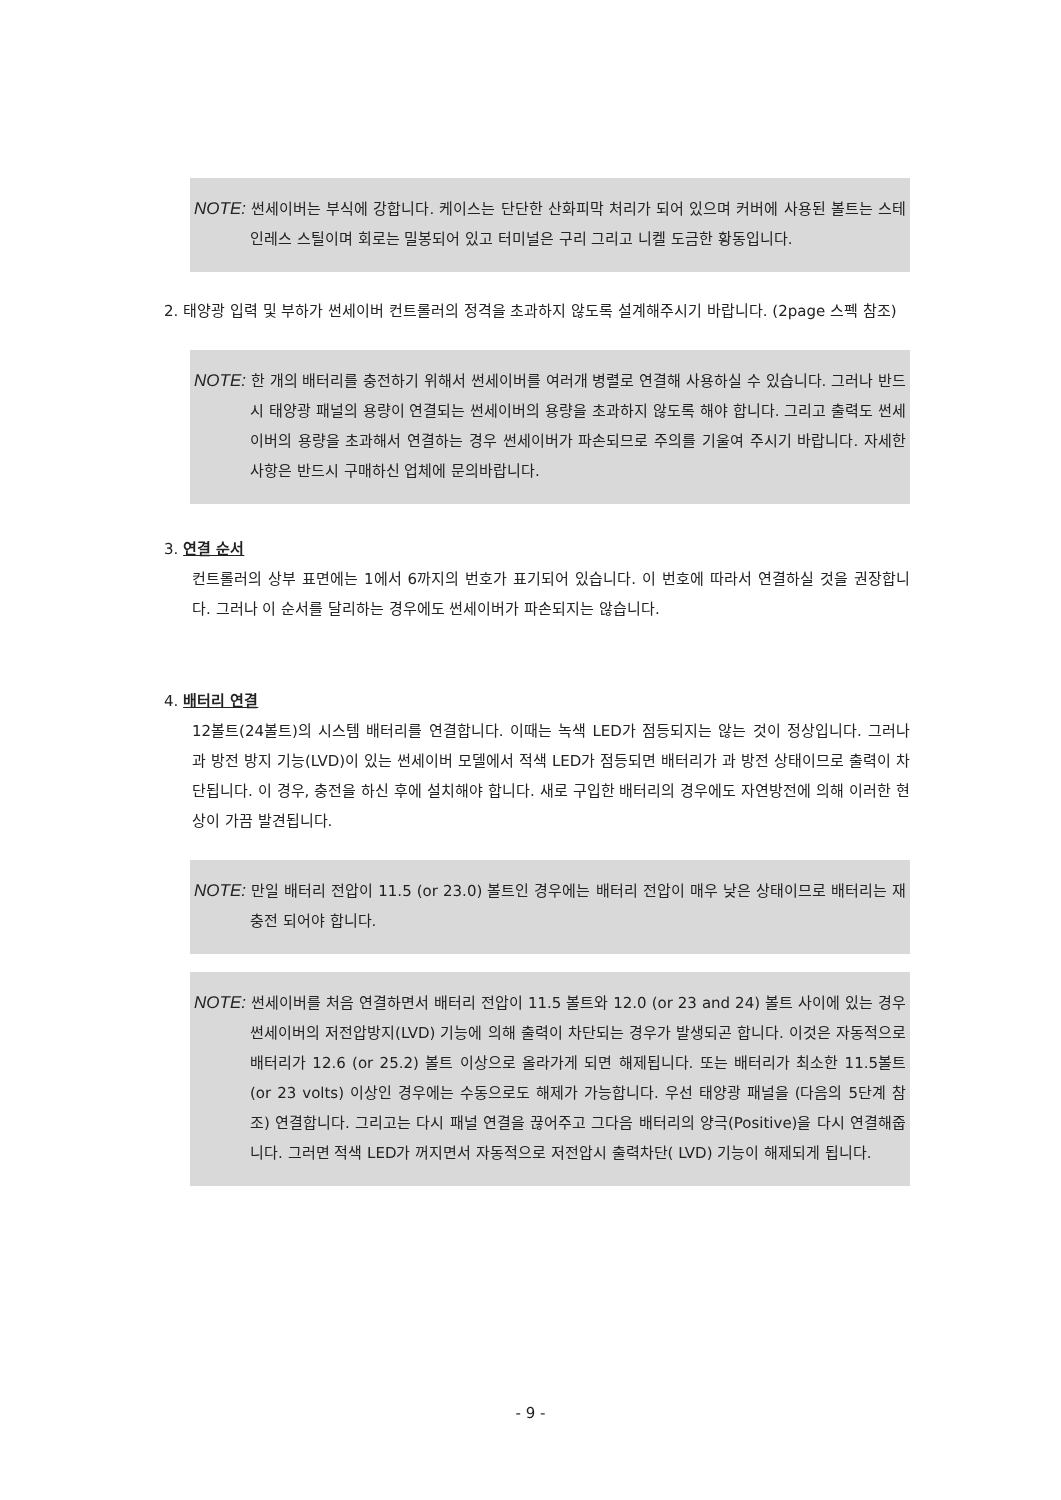NOTE: 썬세이버는 부식에 강합니다. 케이스는 단단한 산화피막 처리가 되어 있으며 커버에 사용된 볼트는 스테인레스 스틸이며 회로는 밀봉되어 있고 터미널은 구리 그리고 니켈 도금한 황동입니다.
2. 태양광 입력 및 부하가 썬세이버 컨트롤러의 정격을 초과하지 않도록 설계해주시기 바랍니다. (2page 스펙 참조)
NOTE: 한 개의 배터리를 충전하기 위해서 썬세이버를 여러개 병렬로 연결해 사용하실 수 있습니다. 그러나 반드시 태양광 패널의 용량이 연결되는 썬세이버의 용량을 초과하지 않도록 해야 합니다. 그리고 출력도 썬세이버의 용량을 초과해서 연결하는 경우 썬세이버가 파손되므로 주의를 기울여 주시기 바랍니다. 자세한 사항은 반드시 구매하신 업체에 문의바랍니다.
3. 연결 순서
컨트롤러의 상부 표면에는 1에서 6까지의 번호가 표기되어 있습니다. 이 번호에 따라서 연결하실 것을 권장합니다. 그러나 이 순서를 달리하는 경우에도 썬세이버가 파손되지는 않습니다.
4. 배터리 연결
12볼트(24볼트)의 시스템 배터리를 연결합니다. 이때는 녹색 LED가 점등되지는 않는 것이 정상입니다. 그러나 과 방전 방지 기능(LVD)이 있는 썬세이버 모델에서 적색 LED가 점등되면 배터리가 과 방전 상태이므로 출력이 차단됩니다. 이 경우, 충전을 하신 후에 설치해야 합니다. 새로 구입한 배터리의 경우에도 자연방전에 의해 이러한 현상이 가끔 발견됩니다.
NOTE: 만일 배터리 전압이 11.5 (or 23.0) 볼트인 경우에는 배터리 전압이 매우 낮은 상태이므로 배터리는 재충전 되어야 합니다.
NOTE: 썬세이버를 처음 연결하면서 배터리 전압이 11.5 볼트와 12.0 (or 23 and 24) 볼트 사이에 있는 경우 썬세이버의 저전압방지(LVD) 기능에 의해 출력이 차단되는 경우가 발생되곤 합니다. 이것은 자동적으로 배터리가 12.6 (or 25.2) 볼트 이상으로 올라가게 되면 해제됩니다. 또는 배터리가 최소한 11.5볼트(or 23 volts) 이상인 경우에는 수동으로도 해제가 가능합니다. 우선 태양광 패널을 (다음의 5단계 참조) 연결합니다. 그리고는 다시 패널 연결을 끊어주고 그다음 배터리의 양극(Positive)을 다시 연결해줍니다. 그러면 적색 LED가 꺼지면서 자동적으로 저전압시 출력차단( LVD) 기능이 해제되게 됩니다.
- 9 -